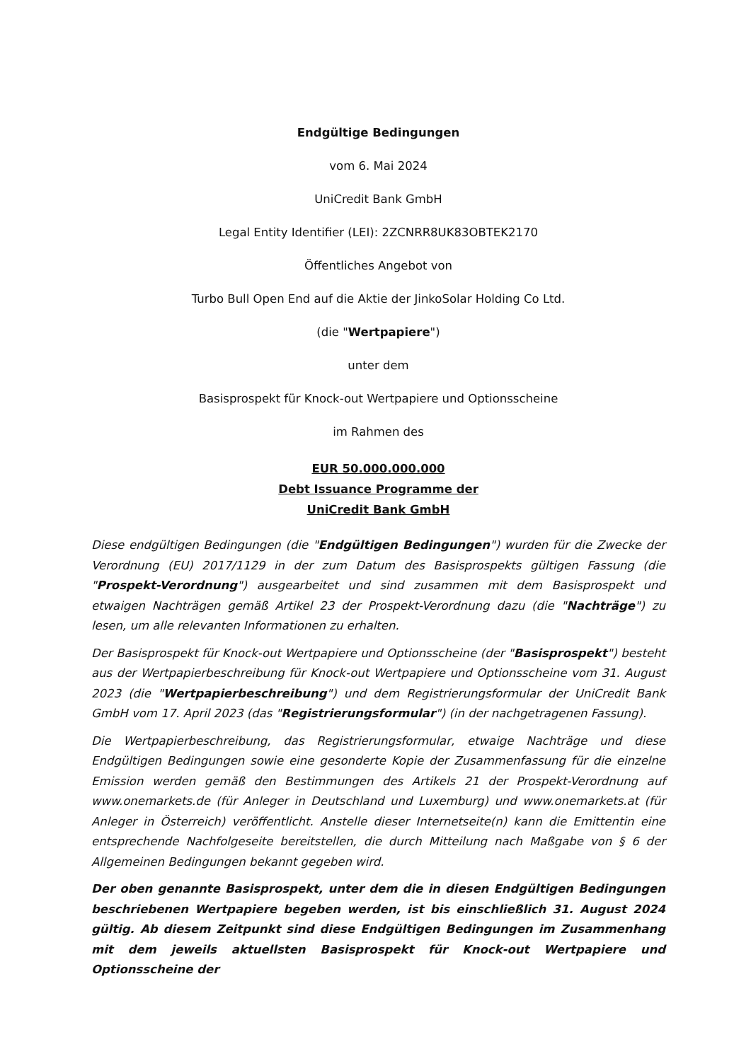Endgültige Bedingungen
vom 6. Mai 2024
UniCredit Bank GmbH
Legal Entity Identifier (LEI): 2ZCNRR8UK83OBTEK2170
Öffentliches Angebot von
Turbo Bull Open End auf die Aktie der JinkoSolar Holding Co Ltd.
(die "Wertpapiere")
unter dem
Basisprospekt für Knock-out Wertpapiere und Optionsscheine
im Rahmen des
EUR 50.000.000.000
Debt Issuance Programme der
UniCredit Bank GmbH
Diese endgültigen Bedingungen (die "Endgültigen Bedingungen") wurden für die Zwecke der Verordnung (EU) 2017/1129 in der zum Datum des Basisprospekts gültigen Fassung (die "Prospekt-Verordnung") ausgearbeitet und sind zusammen mit dem Basisprospekt und etwaigen Nachträgen gemäß Artikel 23 der Prospekt-Verordnung dazu (die "Nachträge") zu lesen, um alle relevanten Informationen zu erhalten.
Der Basisprospekt für Knock-out Wertpapiere und Optionsscheine (der "Basisprospekt") besteht aus der Wertpapierbeschreibung für Knock-out Wertpapiere und Optionsscheine vom 31. August 2023 (die "Wertpapierbeschreibung") und dem Registrierungsformular der UniCredit Bank GmbH vom 17. April 2023 (das "Registrierungsformular") (in der nachgetragenen Fassung).
Die Wertpapierbeschreibung, das Registrierungsformular, etwaige Nachträge und diese Endgültigen Bedingungen sowie eine gesonderte Kopie der Zusammenfassung für die einzelne Emission werden gemäß den Bestimmungen des Artikels 21 der Prospekt-Verordnung auf www.onemarkets.de (für Anleger in Deutschland und Luxemburg) und www.onemarkets.at (für Anleger in Österreich) veröffentlicht. Anstelle dieser Internetseite(n) kann die Emittentin eine entsprechende Nachfolgeseite bereitstellen, die durch Mitteilung nach Maßgabe von § 6 der Allgemeinen Bedingungen bekannt gegeben wird.
Der oben genannte Basisprospekt, unter dem die in diesen Endgültigen Bedingungen beschriebenen Wertpapiere begeben werden, ist bis einschließlich 31. August 2024 gültig. Ab diesem Zeitpunkt sind diese Endgültigen Bedingungen im Zusammenhang mit dem jeweils aktuellsten Basisprospekt für Knock-out Wertpapiere und Optionsscheine der